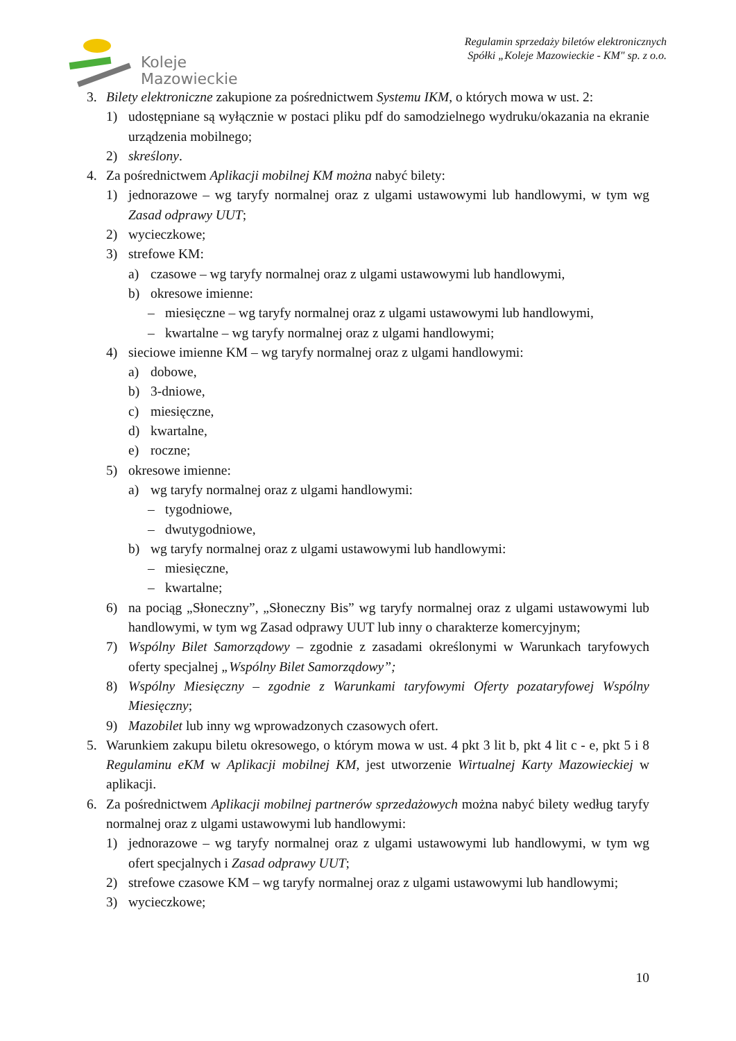Koleje
Mazowieckie
Regulamin sprzedaży biletów elektronicznych
Spółki „Koleje Mazowieckie - KM" sp. z o.o.
3. Bilety elektroniczne zakupione za pośrednictwem Systemu IKM, o których mowa w ust. 2:
1) udostępniane są wyłącznie w postaci pliku pdf do samodzielnego wydruku/okazania na ekranie urządzenia mobilnego;
2) skreślony.
4. Za pośrednictwem Aplikacji mobilnej KM można nabyć bilety:
1) jednorazowe – wg taryfy normalnej oraz z ulgami ustawowymi lub handlowymi, w tym wg Zasad odprawy UUT;
2) wycieczkowe;
3) strefowe KM:
a) czasowe – wg taryfy normalnej oraz z ulgami ustawowymi lub handlowymi,
b) okresowe imienne:
– miesięczne – wg taryfy normalnej oraz z ulgami ustawowymi lub handlowymi,
– kwartalne – wg taryfy normalnej oraz z ulgami handlowymi;
4) sieciowe imienne KM – wg taryfy normalnej oraz z ulgami handlowymi:
a) dobowe,
b) 3-dniowe,
c) miesięczne,
d) kwartalne,
e) roczne;
5) okresowe imienne:
a) wg taryfy normalnej oraz z ulgami handlowymi:
– tygodniowe,
– dwutygodniowe,
b) wg taryfy normalnej oraz z ulgami ustawowymi lub handlowymi:
– miesięczne,
– kwartalne;
6) na pociąg „Słoneczny”, „Słoneczny Bis” wg taryfy normalnej oraz z ulgami ustawowymi lub handlowymi, w tym wg Zasad odprawy UUT lub inny o charakterze komercyjnym;
7) Wspólny Bilet Samorządowy – zgodnie z zasadami określonymi w Warunkach taryfowych oferty specjalnej „Wspólny Bilet Samorządowy”;
8) Wspólny Miesięczny – zgodnie z Warunkami taryfowymi Oferty pozataryfowej Wspólny Miesięczny;
9) Mazobilet lub inny wg wprowadzonych czasowych ofert.
5. Warunkiem zakupu biletu okresowego, o którym mowa w ust. 4 pkt 3 lit b, pkt 4 lit c - e, pkt 5 i 8 Regulaminu eKM w Aplikacji mobilnej KM, jest utworzenie Wirtualnej Karty Mazowieckiej w aplikacji.
6. Za pośrednictwem Aplikacji mobilnej partnerów sprzedażowych można nabyć bilety według taryfy normalnej oraz z ulgami ustawowymi lub handlowymi:
1) jednorazowe – wg taryfy normalnej oraz z ulgami ustawowymi lub handlowymi, w tym wg ofert specjalnych i Zasad odprawy UUT;
2) strefowe czasowe KM – wg taryfy normalnej oraz z ulgami ustawowymi lub handlowymi;
3) wycieczkowe;
10